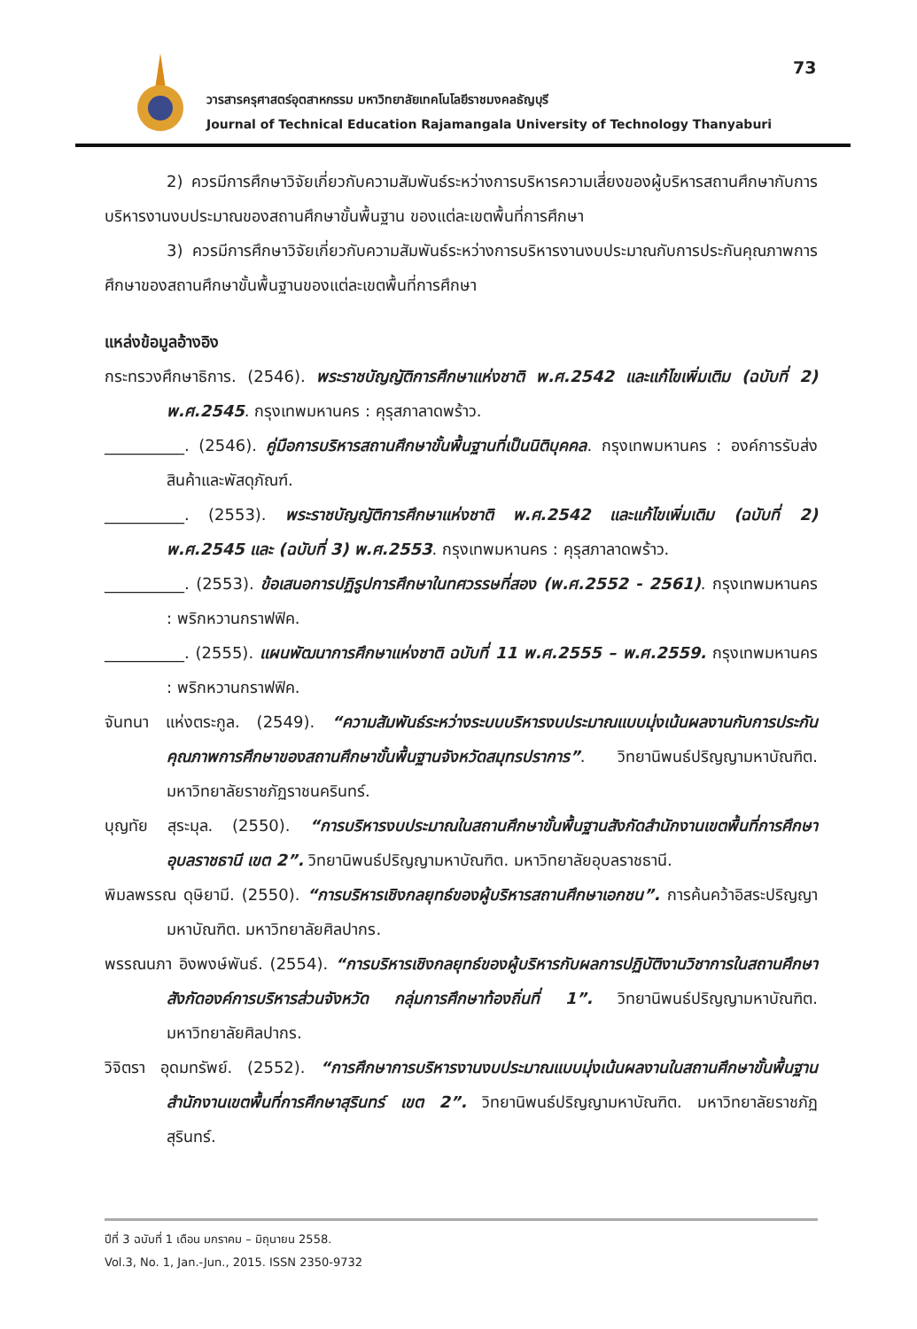73
วารสารครุศาสตร์อุตสาหกรรม มหาวิทยาลัยเทคโนโลยีราชมงคลธัญบุรี
Journal of Technical Education Rajamangala University of Technology Thanyaburi
2) ควรมีการศึกษาวิจัยเกี่ยวกับความสัมพันธ์ระหว่างการบริหารความเสี่ยงของผู้บริหารสถานศึกษากับการบริหารงานงบประมาณของสถานศึกษาขั้นพื้นฐาน ของแต่ละเขตพื้นที่การศึกษา
3) ควรมีการศึกษาวิจัยเกี่ยวกับความสัมพันธ์ระหว่างการบริหารงานงบประมาณกับการประกันคุณภาพการศึกษาของสถานศึกษาขั้นพื้นฐานของแต่ละเขตพื้นที่การศึกษา
แหล่งข้อมูลอ้างอิง
กระทรวงศึกษาธิการ. (2546). พระราชบัญญัติการศึกษาแห่งชาติ พ.ศ.2542 และแก้ไขเพิ่มเติม (ฉบับที่ 2) พ.ศ.2545. กรุงเทพมหานคร : คุรุสภาลาดพร้าว.
__________. (2546). คู่มือการบริหารสถานศึกษาขั้นพื้นฐานที่เป็นนิติบุคคล. กรุงเทพมหานคร : องค์การรับส่งสินค้าและพัสดุภัณฑ์.
__________. (2553). พระราชบัญญัติการศึกษาแห่งชาติ พ.ศ.2542 และแก้ไขเพิ่มเติม (ฉบับที่ 2) พ.ศ.2545 และ (ฉบับที่ 3) พ.ศ.2553. กรุงเทพมหานคร : คุรุสภาลาดพร้าว.
__________. (2553). ข้อเสนอการปฏิรูปการศึกษาในทศวรรษที่สอง (พ.ศ.2552 - 2561). กรุงเทพมหานคร : พริกหวานกราฟฟิค.
__________. (2555). แผนพัฒนาการศึกษาแห่งชาติ ฉบับที่ 11 พ.ศ.2555 – พ.ศ.2559. กรุงเทพมหานคร : พริกหวานกราฟฟิค.
จันทนา แห่งตระกูล. (2549). “ความสัมพันธ์ระหว่างระบบบริหารงบประมาณแบบมุ่งเน้นผลงานกับการประกันคุณภาพการศึกษาของสถานศึกษาขั้นพื้นฐานจังหวัดสมุทรปราการ”. วิทยานิพนธ์ปริญญามหาบัณฑิต. มหาวิทยาลัยราชภัฏราชนครินทร์.
บุญทัย สุระมุล. (2550). “การบริหารงบประมาณในสถานศึกษาขั้นพื้นฐานสังกัดสำนักงานเขตพื้นที่การศึกษาอุบลราชธานี เขต 2”. วิทยานิพนธ์ปริญญามหาบัณฑิต. มหาวิทยาลัยอุบลราชธานี.
พิมลพรรณ ดุษิยามี. (2550). “การบริหารเชิงกลยุทธ์ของผู้บริหารสถานศึกษาเอกชน”. การค้นคว้าอิสระปริญญามหาบัณฑิต. มหาวิทยาลัยศิลปากร.
พรรณนภา อิงพงษ์พันธ์. (2554). “การบริหารเชิงกลยุทธ์ของผู้บริหารกับผลการปฏิบัติงานวิชาการในสถานศึกษาสังกัดองค์การบริหารส่วนจังหวัด กลุ่มการศึกษาท้องถิ่นที่ 1”. วิทยานิพนธ์ปริญญามหาบัณฑิต. มหาวิทยาลัยศิลปากร.
วิจิตรา อุดมทรัพย์. (2552). “การศึกษาการบริหารงานงบประมาณแบบมุ่งเน้นผลงานในสถานศึกษาขั้นพื้นฐานสำนักงานเขตพื้นที่การศึกษาสุรินทร์ เขต 2”. วิทยานิพนธ์ปริญญามหาบัณฑิต. มหาวิทยาลัยราชภัฏสุรินทร์.
ปีที่ 3 ฉบับที่ 1 เดือน มกราคม – มิถุนายน 2558.
Vol.3, No. 1, Jan.-Jun., 2015. ISSN 2350-9732